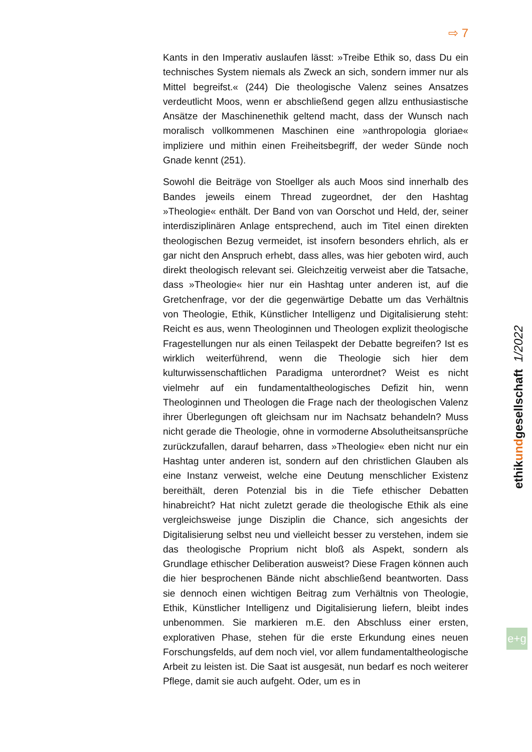⇨ 7
Kants in den Imperativ auslaufen lässt: »Treibe Ethik so, dass Du ein technisches System niemals als Zweck an sich, sondern immer nur als Mittel begreifst.« (244) Die theologische Valenz seines Ansatzes verdeutlicht Moos, wenn er abschließend gegen allzu enthusiastische Ansätze der Maschinenethik geltend macht, dass der Wunsch nach moralisch vollkommenen Maschinen eine »anthropologia gloriae« impliziere und mithin einen Freiheitsbegriff, der weder Sünde noch Gnade kennt (251).
Sowohl die Beiträge von Stoellger als auch Moos sind innerhalb des Bandes jeweils einem Thread zugeordnet, der den Hashtag »Theologie« enthält. Der Band von van Oorschot und Held, der, seiner interdisziplinären Anlage entsprechend, auch im Titel einen direkten theologischen Bezug vermeidet, ist insofern besonders ehrlich, als er gar nicht den Anspruch erhebt, dass alles, was hier geboten wird, auch direkt theologisch relevant sei. Gleichzeitig verweist aber die Tatsache, dass »Theologie« hier nur ein Hashtag unter anderen ist, auf die Gretchenfrage, vor der die gegenwärtige Debatte um das Verhältnis von Theologie, Ethik, Künstlicher Intelligenz und Digitalisierung steht: Reicht es aus, wenn Theologinnen und Theologen explizit theologische Fragestellungen nur als einen Teilaspekt der Debatte begreifen? Ist es wirklich weiterführend, wenn die Theologie sich hier dem kulturwissenschaftlichen Paradigma unterordnet? Weist es nicht vielmehr auf ein fundamentaltheologisches Defizit hin, wenn Theologinnen und Theologen die Frage nach der theologischen Valenz ihrer Überlegungen oft gleichsam nur im Nachsatz behandeln? Muss nicht gerade die Theologie, ohne in vormoderne Absolutheitsansprüche zurückzufallen, darauf beharren, dass »Theologie« eben nicht nur ein Hashtag unter anderen ist, sondern auf den christlichen Glauben als eine Instanz verweist, welche eine Deutung menschlicher Existenz bereithält, deren Potenzial bis in die Tiefe ethischer Debatten hinabreicht? Hat nicht zuletzt gerade die theologische Ethik als eine vergleichsweise junge Disziplin die Chance, sich angesichts der Digitalisierung selbst neu und vielleicht besser zu verstehen, indem sie das theologische Proprium nicht bloß als Aspekt, sondern als Grundlage ethischer Deliberation ausweist? Diese Fragen können auch die hier besprochenen Bände nicht abschließend beantworten. Dass sie dennoch einen wichtigen Beitrag zum Verhältnis von Theologie, Ethik, Künstlicher Intelligenz und Digitalisierung liefern, bleibt indes unbenommen. Sie markieren m.E. den Abschluss einer ersten, explorativen Phase, stehen für die erste Erkundung eines neuen Forschungsfelds, auf dem noch viel, vor allem fundamentaltheologische Arbeit zu leisten ist. Die Saat ist ausgesät, nun bedarf es noch weiterer Pflege, damit sie auch aufgeht. Oder, um es in
ethikundgesellschaft 1/2022
e+g